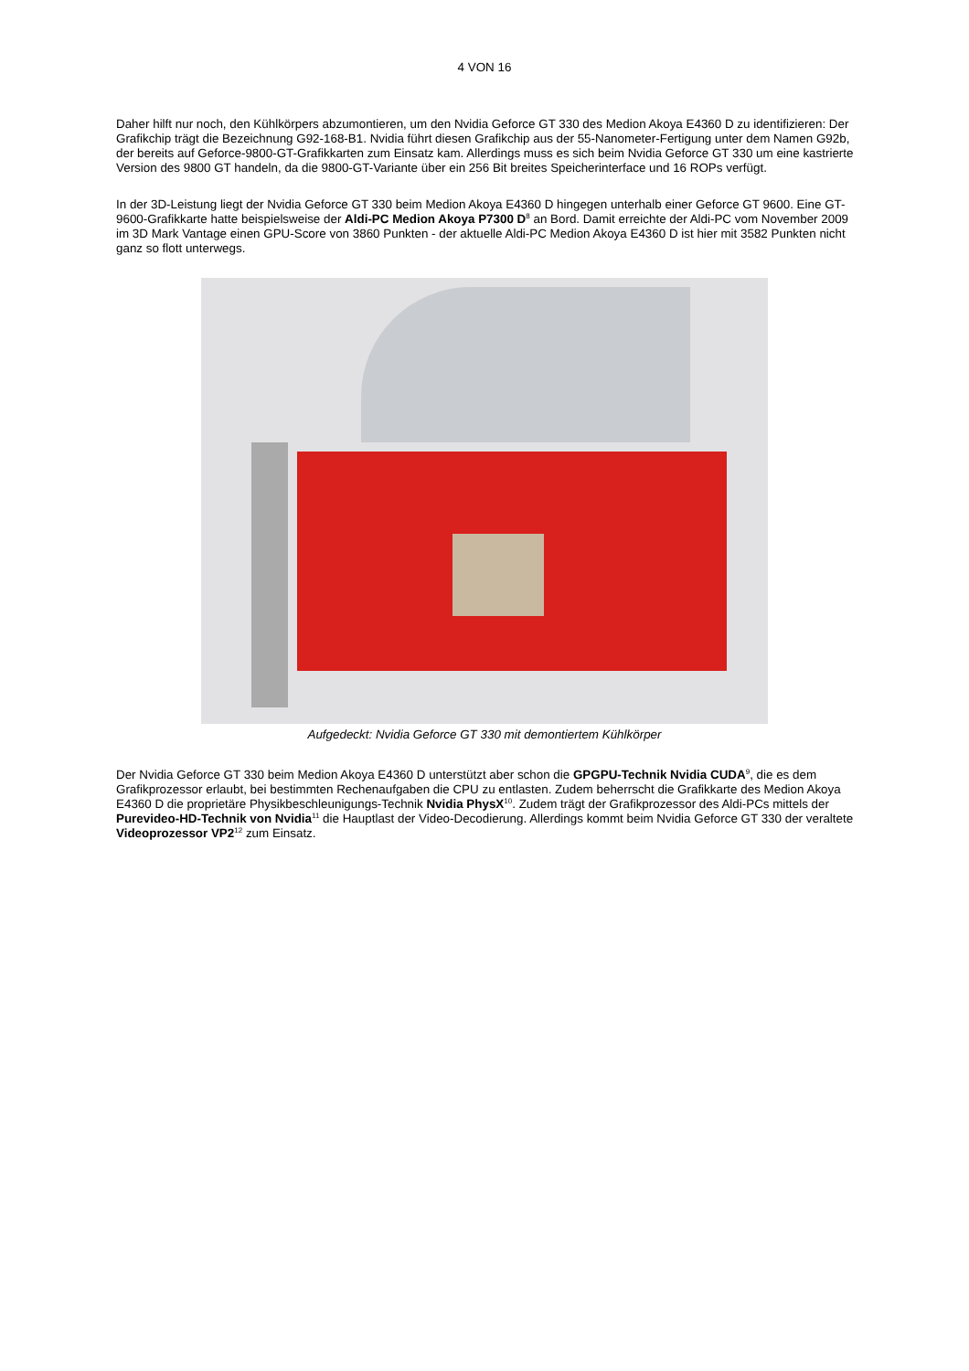4 VON 16
Daher hilft nur noch, den Kühlkörpers abzumontieren, um den Nvidia Geforce GT 330 des Medion Akoya E4360 D zu identifizieren: Der Grafikchip trägt die Bezeichnung G92-168-B1. Nvidia führt diesen Grafikchip aus der 55-Nanometer-Fertigung unter dem Namen G92b, der bereits auf Geforce-9800-GT-Grafikkarten zum Einsatz kam. Allerdings muss es sich beim Nvidia Geforce GT 330 um eine kastrierte Version des 9800 GT handeln, da die 9800-GT-Variante über ein 256 Bit breites Speicherinterface und 16 ROPs verfügt.
In der 3D-Leistung liegt der Nvidia Geforce GT 330 beim Medion Akoya E4360 D hingegen unterhalb einer Geforce GT 9600. Eine GT-9600-Grafikkarte hatte beispielsweise der Aldi-PC Medion Akoya P7300 D<sup>8</sup> an Bord. Damit erreichte der Aldi-PC vom November 2009 im 3D Mark Vantage einen GPU-Score von 3860 Punkten - der aktuelle Aldi-PC Medion Akoya E4360 D ist hier mit 3582 Punkten nicht ganz so flott unterwegs.
Aufgedeckt: Nvidia Geforce GT 330 mit demontiertem Kühlkörper
Der Nvidia Geforce GT 330 beim Medion Akoya E4360 D unterstützt aber schon die GPGPU-Technik Nvidia CUDA<sup>9</sup>, die es dem Grafikprozessor erlaubt, bei bestimmten Rechenaufgaben die CPU zu entlasten. Zudem beherrscht die Grafikkarte des Medion Akoya E4360 D die proprietäre Physikbeschleunigungs-Technik Nvidia PhysX<sup>10</sup>. Zudem trägt der Grafikprozessor des Aldi-PCs mittels der Purevideo-HD-Technik von Nvidia<sup>11</sup> die Hauptlast der Video-Decodierung. Allerdings kommt beim Nvidia Geforce GT 330 der veraltete Videoprozessor VP2<sup>12</sup> zum Einsatz.